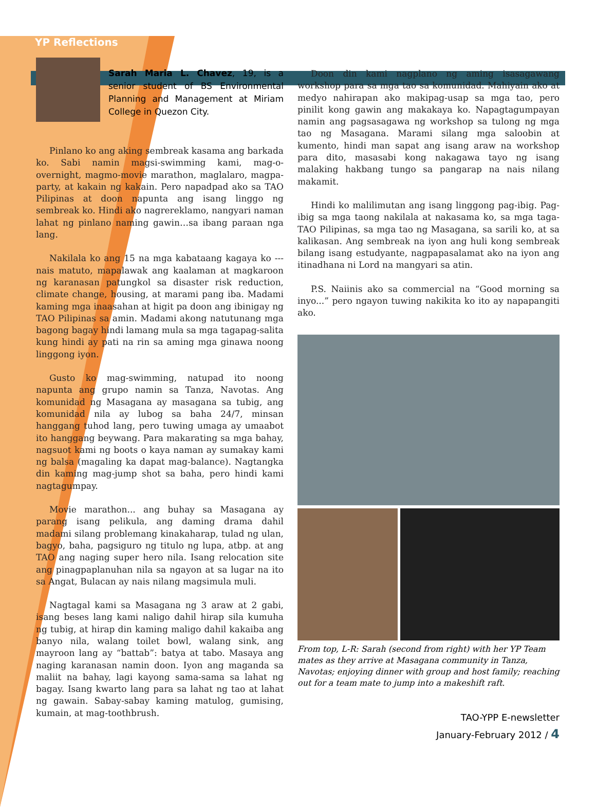YP Reflections
Sarah Maria L. Chavez, 19, is a senior student of BS Environmental Planning and Management at Miriam College in Quezon City.
Pinlano ko ang aking sembreak kasama ang barkada ko. Sabi namin magsi-swimming kami, mag-o-overnight, magmo-movie marathon, maglalaro, magpa-party, at kakain ng kakain. Pero napadpad ako sa TAO Pilipinas at doon napunta ang isang linggo ng sembreak ko. Hindi ako nagrereklamo, nangyari naman lahat ng pinlano naming gawin…sa ibang paraan nga lang.
Nakilala ko ang 15 na mga kabataang kagaya ko --- nais matuto, mapalawak ang kaalaman at magkaroon ng karanasan patungkol sa disaster risk reduction, climate change, housing, at marami pang iba. Madami kaming mga inaasahan at higit pa doon ang ibinigay ng TAO Pilipinas sa amin. Madami akong natutunang mga bagong bagay hindi lamang mula sa mga tagapag-salita kung hindi ay pati na rin sa aming mga ginawa noong linggong iyon.
Gusto ko mag-swimming, natupad ito noong napunta ang grupo namin sa Tanza, Navotas. Ang komunidad ng Masagana ay masagana sa tubig, ang komunidad nila ay lubog sa baha 24/7, minsan hanggang tuhod lang, pero tuwing umaga ay umaabot ito hanggang beywang. Para makarating sa mga bahay, nagsuot kami ng boots o kaya naman ay sumakay kami ng balsa (magaling ka dapat mag-balance). Nagtangka din kaming mag-jump shot sa baha, pero hindi kami nagtagumpay.
Movie marathon... ang buhay sa Masagana ay parang isang pelikula, ang daming drama dahil madami silang problemang kinakaharap, tulad ng ulan, bagyo, baha, pagsiguro ng titulo ng lupa, atbp. at ang TAO ang naging super hero nila. Isang relocation site ang pinagpaplanuhan nila sa ngayon at sa lugar na ito sa Angat, Bulacan ay nais nilang magsimula muli.
Nagtagal kami sa Masagana ng 3 araw at 2 gabi, isang beses lang kami naligo dahil hirap sila kumuha ng tubig, at hirap din kaming maligo dahil kakaiba ang banyo nila, walang toilet bowl, walang sink, ang mayroon lang ay “battab”: batya at tabo. Masaya ang naging karanasan namin doon. Iyon ang maganda sa maliit na bahay, lagi kayong sama-sama sa lahat ng bagay. Isang kwarto lang para sa lahat ng tao at lahat ng gawain. Sabay-sabay kaming matulog, gumising, kumain, at mag-toothbrush.
Doon din kami nagplano ng aming isasagawang workshop para sa mga tao sa komunidad. Mahiyain ako at medyo nahirapan ako makipag-usap sa mga tao, pero pinilit kong gawin ang makakaya ko. Napagtagumpayan namin ang pagsasagawa ng workshop sa tulong ng mga tao ng Masagana. Marami silang mga saloobin at kumento, hindi man sapat ang isang araw na workshop para dito, masasabi kong nakagawa tayo ng isang malaking hakbang tungo sa pangarap na nais nilang makamit.
Hindi ko malilimutan ang isang linggong pag-ibig. Pag-ibig sa mga taong nakilala at nakasama ko, sa mga taga-TAO Pilipinas, sa mga tao ng Masagana, sa sarili ko, at sa kalikasan. Ang sembreak na iyon ang huli kong sembreak bilang isang estudyante, nagpapasalamat ako na iyon ang itinadhana ni Lord na mangyari sa atin.
P.S. Naiinis ako sa commercial na “Good morning sa inyo...” pero ngayon tuwing nakikita ko ito ay napapangiti ako.
From top, L-R: Sarah (second from right) with her YP Team mates as they arrive at Masagana community in Tanza, Navotas; enjoying dinner with group and host family; reaching out for a team mate to jump into a makeshift raft.
TAO-YPP E-newsletter
January-February 2012 / 4